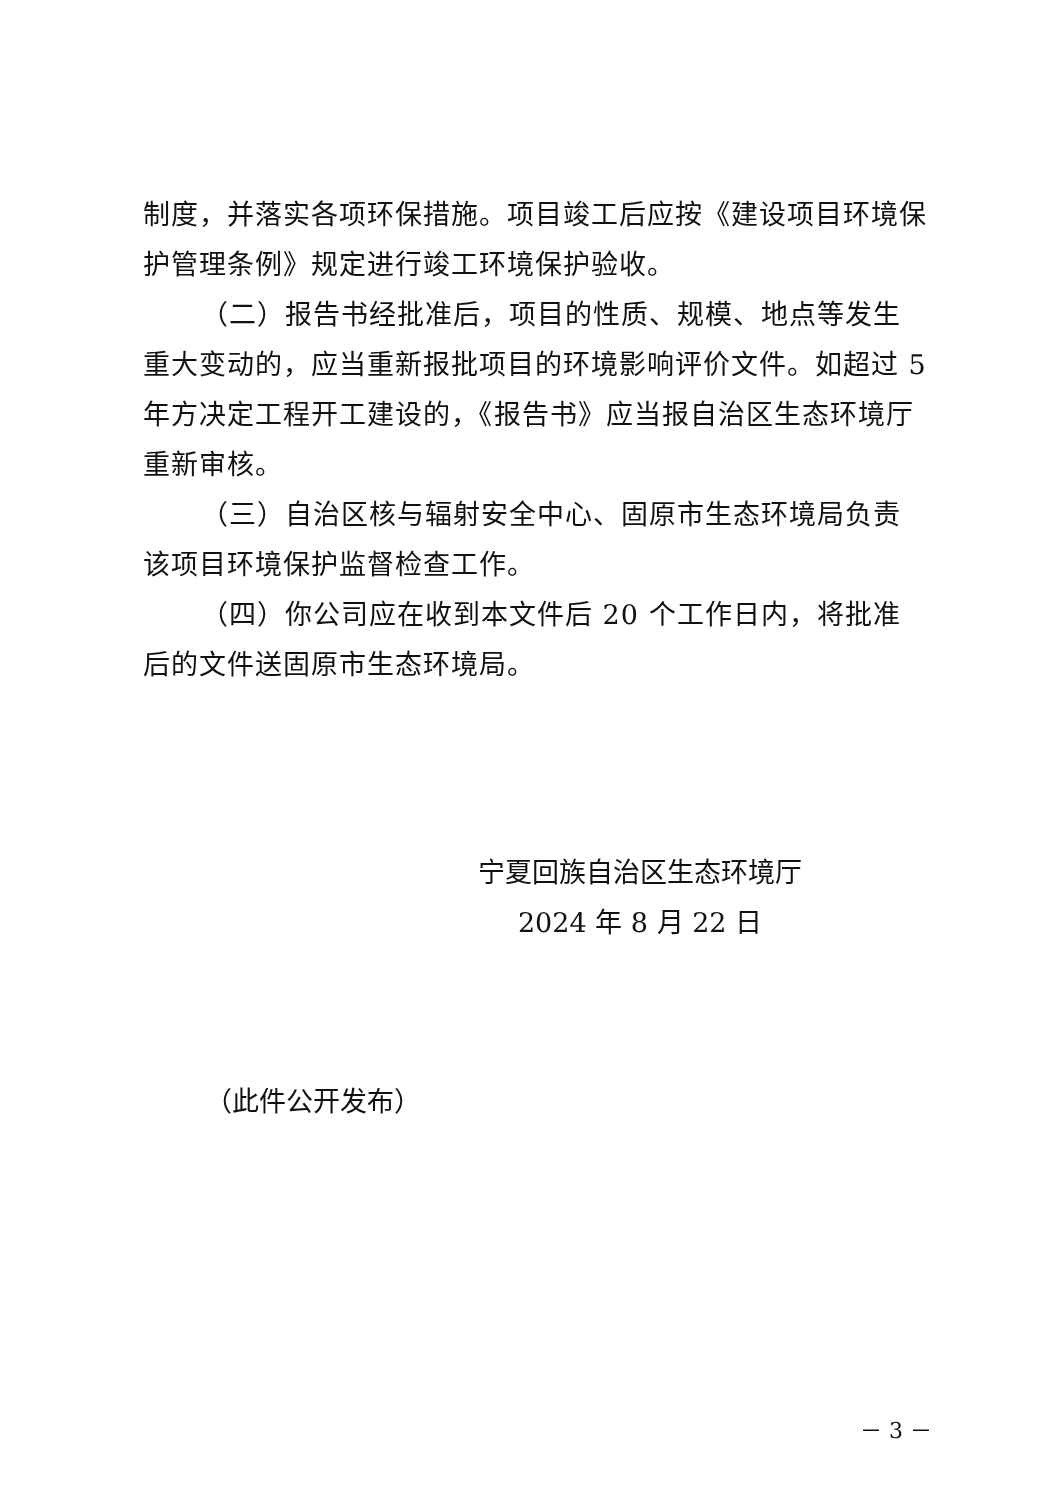制度，并落实各项环保措施。项目竣工后应按《建设项目环境保护管理条例》规定进行竣工环境保护验收。
（二）报告书经批准后，项目的性质、规模、地点等发生重大变动的，应当重新报批项目的环境影响评价文件。如超过 5 年方决定工程开工建设的，《报告书》应当报自治区生态环境厅重新审核。
（三）自治区核与辐射安全中心、固原市生态环境局负责该项目环境保护监督检查工作。
（四）你公司应在收到本文件后 20 个工作日内，将批准后的文件送固原市生态环境局。
宁夏回族自治区生态环境厅
2024 年 8 月 22 日
（此件公开发布）
－ 3 －